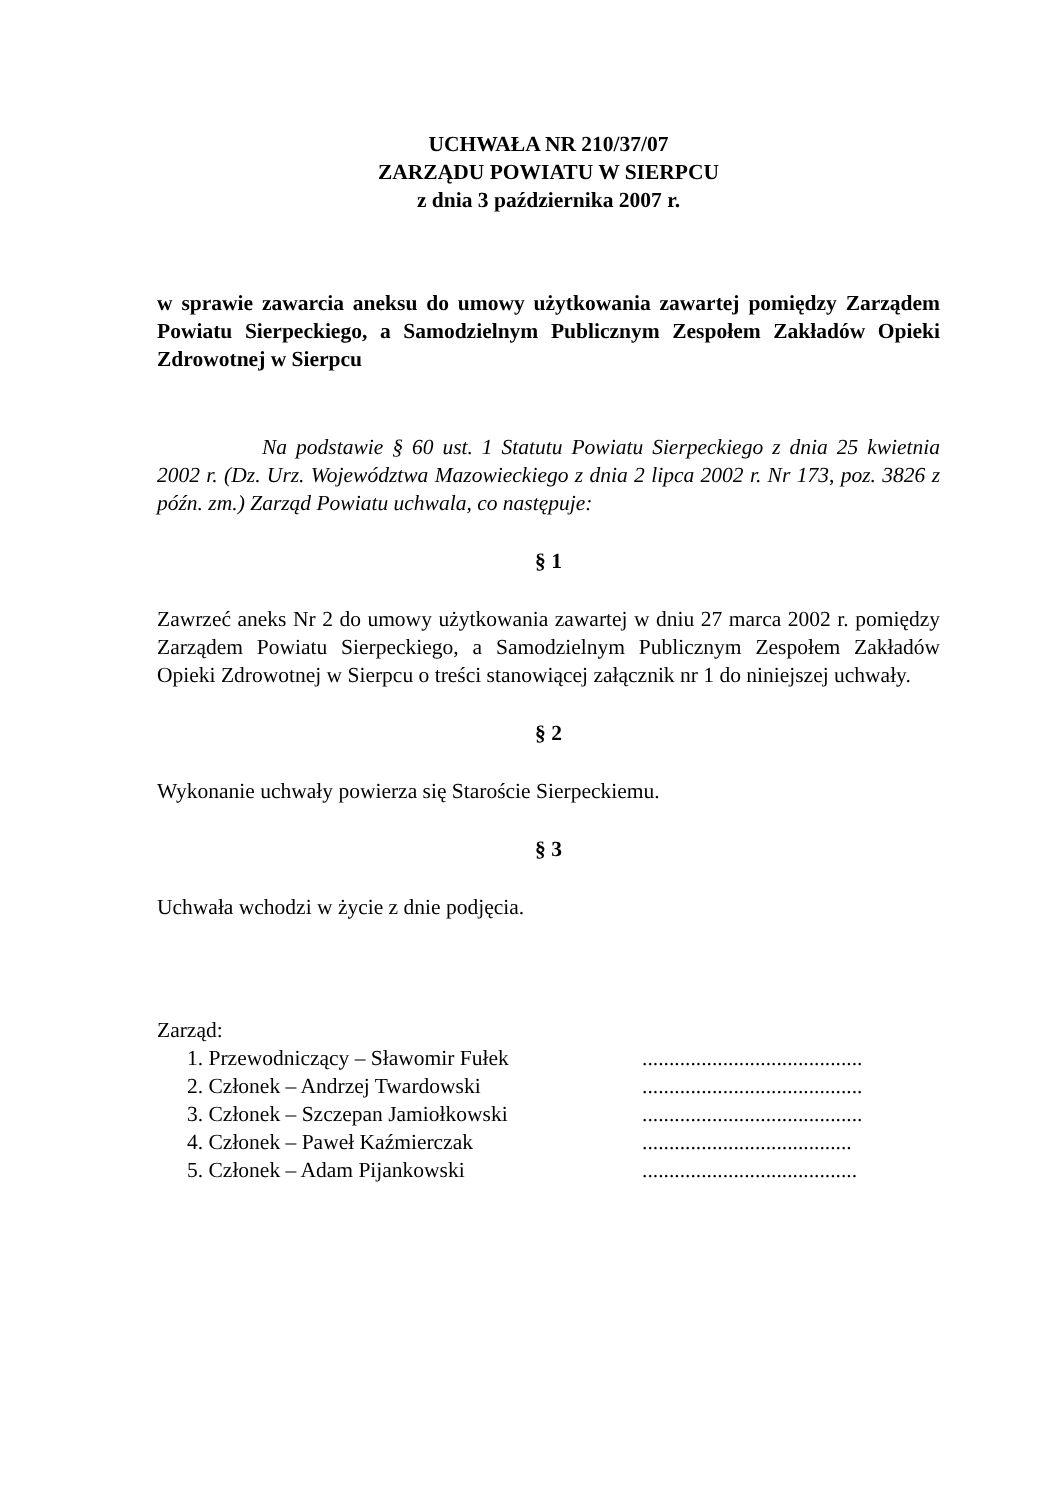UCHWAŁA NR 210/37/07
ZARZĄDU POWIATU W SIERPCU
z dnia 3 października 2007 r.
w sprawie zawarcia aneksu do umowy użytkowania zawartej pomiędzy Zarządem Powiatu Sierpeckiego, a Samodzielnym Publicznym Zespołem Zakładów Opieki Zdrowotnej w Sierpcu
Na podstawie § 60 ust. 1 Statutu Powiatu Sierpeckiego z dnia 25 kwietnia 2002 r. (Dz. Urz. Województwa Mazowieckiego z dnia 2 lipca 2002 r. Nr 173, poz. 3826 z późn. zm.) Zarząd Powiatu uchwala, co następuje:
§ 1
Zawrzeć aneks Nr 2 do umowy użytkowania zawartej w dniu 27 marca 2002 r. pomiędzy Zarządem Powiatu Sierpeckiego, a Samodzielnym Publicznym Zespołem Zakładów Opieki Zdrowotnej w Sierpcu o treści stanowiącej załącznik nr 1 do niniejszej uchwały.
§ 2
Wykonanie uchwały powierza się Staroście Sierpeckiemu.
§ 3
Uchwała wchodzi w życie z dnie podjęcia.
Zarząd:
| 1. Przewodniczący – Sławomir Fułek | ......................................... |
| 2. Członek – Andrzej Twardowski | ......................................... |
| 3. Członek – Szczepan Jamiołkowski | ......................................... |
| 4. Członek – Paweł Kaźmierczak | ....................................... |
| 5. Członek – Adam Pijankowski | ........................................ |